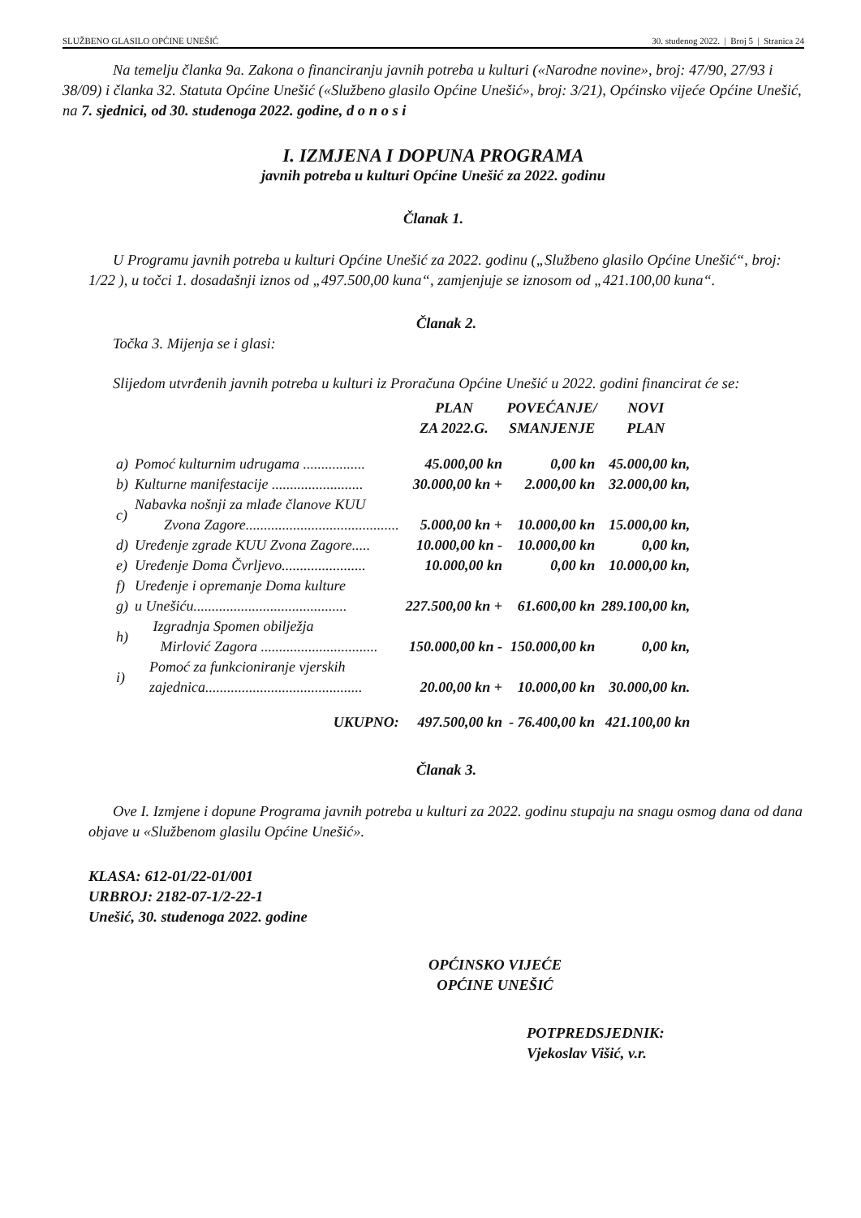SLUŽBENO GLASILO OPĆINE UNEŠIĆ 30. studenog 2022. | Broj 5 | Stranica 24
Na temelju članka 9a. Zakona o financiranju javnih potreba u kulturi («Narodne novine», broj: 47/90, 27/93 i 38/09) i članka 32. Statuta Općine Unešić («Službeno glasilo Općine Unešić», broj: 3/21), Općinsko vijeće Općine Unešić, na 7. sjednici, od 30. studenoga 2022. godine, d o n o s i
I. IZMJENA I DOPUNA PROGRAMA
javnih potreba u kulturi Općine Unešić za 2022. godinu
Članak 1.
U Programu javnih potreba u kulturi Općine Unešić za 2022. godinu („Službeno glasilo Općine Unešić“, broj: 1/22 ), u točci 1. dosadašnji iznos od „497.500,00 kuna“, zamjenjuje se iznosom od „421.100,00 kuna“.
Članak 2.
Točka 3. Mijenja se i glasi:
Slijedom utvrđenih javnih potreba u kulturi iz Proračuna Općine Unešić u 2022. godini financirat će se:
| | | PLAN ZA 2022.G. | POVEĆANJE/ SMANJENJE | NOVI PLAN |
| --- | --- | --- | --- | --- |
| a) | Pomoć kulturnim udrugama ................. | 45.000,00 kn | 0,00 kn | 45.000,00 kn, |
| b) | Kulturne manifestacije ......................... | 30.000,00 kn + | 2.000,00 kn | 32.000,00 kn, |
| c) | Nabavka nošnji za mlađe članove KUU Zvona Zagore.......................................... | 5.000,00 kn + | 10.000,00 kn | 15.000,00 kn, |
| d) | Uređenje zgrade KUU Zvona Zagore..... | 10.000,00 kn - | 10.000,00 kn | 0,00 kn, |
| e) | Uređenje Doma Čvrljevo....................... | 10.000,00 kn | 0,00 kn | 10.000,00 kn, |
| f) | Uređenje i opremanje Doma kulture | | | |
| g) | u Unešiću.......................................... | 227.500,00 kn + | 61.600,00 kn | 289.100,00 kn, |
| h) | Izgradnja Spomen obilježja Mirlović Zagora ................................ | 150.000,00 kn - | 150.000,00 kn | 0,00 kn, |
| i) | Pomoć za funkcioniranje vjerskih zajednica........................................... | 20.00,00 kn + | 10.000,00 kn | 30.000,00 kn. |
| | UKUPNO: | 497.500,00 kn | - 76.400,00 kn | 421.100,00 kn |
Članak 3.
Ove I. Izmjene i dopune Programa javnih potreba u kulturi za 2022. godinu stupaju na snagu osmog dana od dana objave u «Službenom glasilu Općine Unešić».
KLASA: 612-01/22-01/001
URBROJ: 2182-07-1/2-22-1
Unešić, 30. studenoga 2022. godine
OPĆINSKO VIJEĆE
OPĆINE UNEŠIĆ
POTPREDSJEDNIK:
Vjekoslav Višić, v.r.